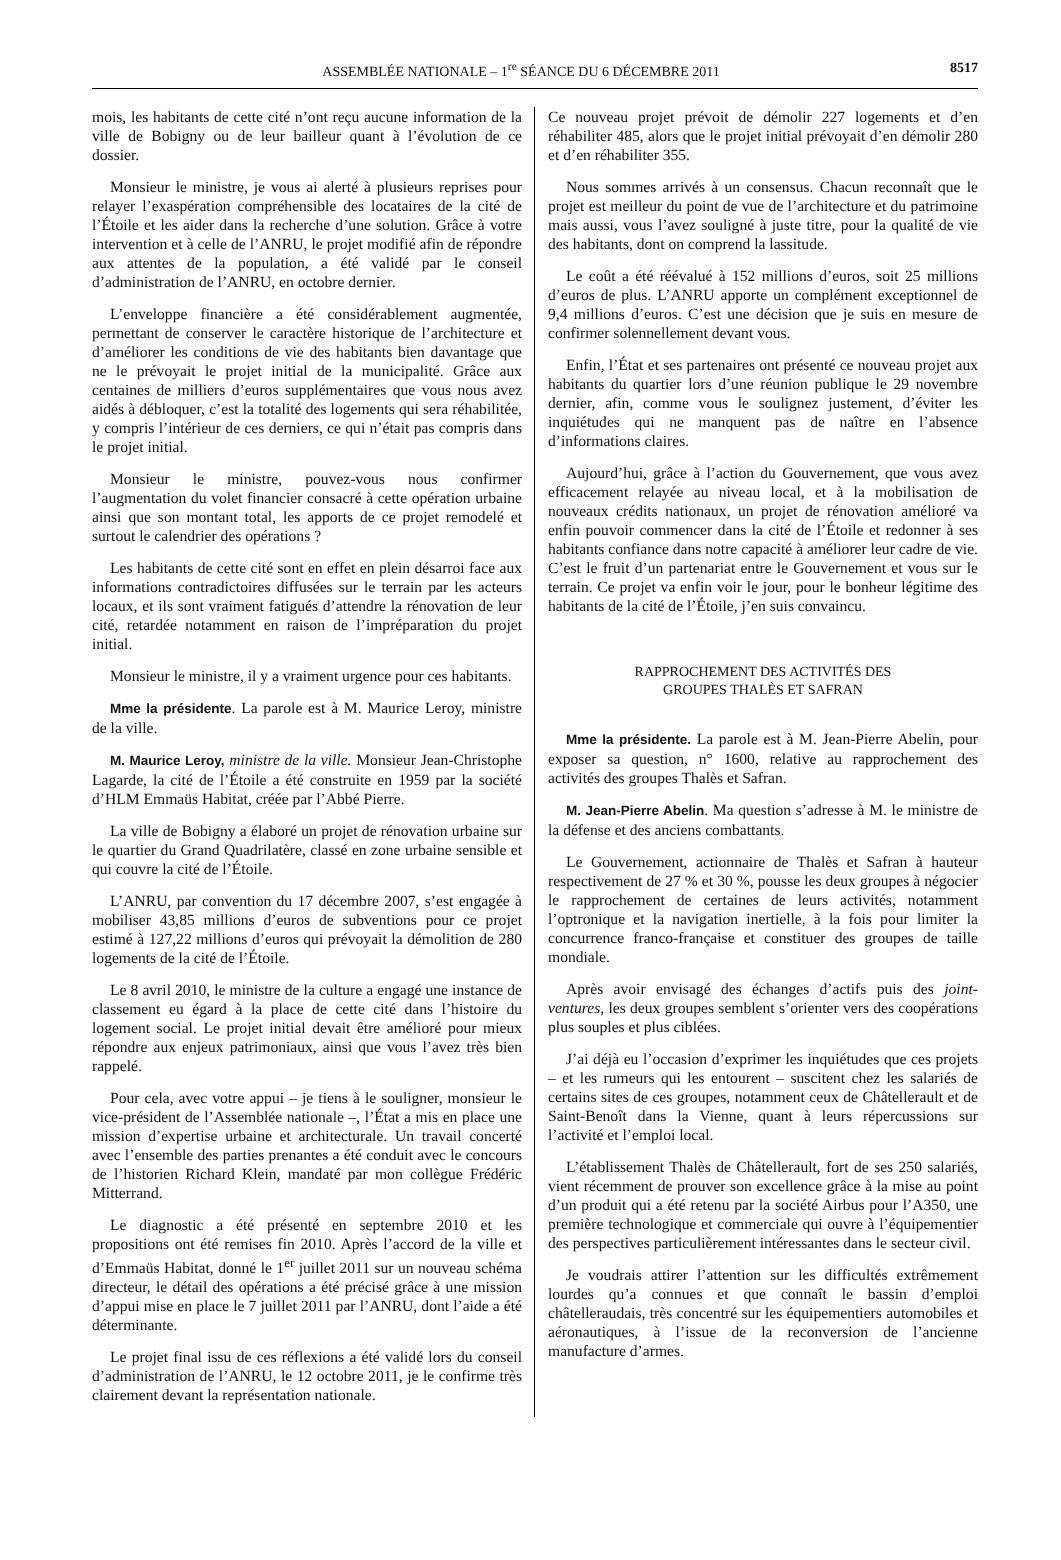ASSEMBLÉE NATIONALE – 1<sup>re</sup> SÉANCE DU 6 DÉCEMBRE 2011 8517
mois, les habitants de cette cité n’ont reçu aucune information de la ville de Bobigny ou de leur bailleur quant à l’évolution de ce dossier.
Monsieur le ministre, je vous ai alerté à plusieurs reprises pour relayer l’exaspération compréhensible des locataires de la cité de l’Étoile et les aider dans la recherche d’une solution. Grâce à votre intervention et à celle de l’ANRU, le projet modifié afin de répondre aux attentes de la population, a été validé par le conseil d’administration de l’ANRU, en octobre dernier.
L’enveloppe financière a été considérablement augmentée, permettant de conserver le caractère historique de l’architecture et d’améliorer les conditions de vie des habitants bien davantage que ne le prévoyait le projet initial de la municipalité. Grâce aux centaines de milliers d’euros supplémentaires que vous nous avez aidés à débloquer, c’est la totalité des logements qui sera réhabilitée, y compris l’intérieur de ces derniers, ce qui n’était pas compris dans le projet initial.
Monsieur le ministre, pouvez-vous nous confirmer l’augmentation du volet financier consacré à cette opération urbaine ainsi que son montant total, les apports de ce projet remodelé et surtout le calendrier des opérations ?
Les habitants de cette cité sont en effet en plein désarroi face aux informations contradictoires diffusées sur le terrain par les acteurs locaux, et ils sont vraiment fatigués d’attendre la rénovation de leur cité, retardée notamment en raison de l’impréparation du projet initial.
Monsieur le ministre, il y a vraiment urgence pour ces habitants.
Mme la présidente. La parole est à M. Maurice Leroy, ministre de la ville.
M. Maurice Leroy, ministre de la ville. Monsieur Jean-Christophe Lagarde, la cité de l’Étoile a été construite en 1959 par la société d’HLM Emmaüs Habitat, créée par l’Abbé Pierre.
La ville de Bobigny a élaboré un projet de rénovation urbaine sur le quartier du Grand Quadrilatère, classé en zone urbaine sensible et qui couvre la cité de l’Étoile.
L’ANRU, par convention du 17 décembre 2007, s’est engagée à mobiliser 43,85 millions d’euros de subventions pour ce projet estimé à 127,22 millions d’euros qui prévoyait la démolition de 280 logements de la cité de l’Étoile.
Le 8 avril 2010, le ministre de la culture a engagé une instance de classement eu égard à la place de cette cité dans l’histoire du logement social. Le projet initial devait être amélioré pour mieux répondre aux enjeux patrimoniaux, ainsi que vous l’avez très bien rappelé.
Pour cela, avec votre appui – je tiens à le souligner, monsieur le vice-président de l’Assemblée nationale –, l’État a mis en place une mission d’expertise urbaine et architecturale. Un travail concerté avec l’ensemble des parties prenantes a été conduit avec le concours de l’historien Richard Klein, mandaté par mon collègue Frédéric Mitterrand.
Le diagnostic a été présenté en septembre 2010 et les propositions ont été remises fin 2010. Après l’accord de la ville et d’Emmaüs Habitat, donné le 1<sup>er</sup> juillet 2011 sur un nouveau schéma directeur, le détail des opérations a été précisé grâce à une mission d’appui mise en place le 7 juillet 2011 par l’ANRU, dont l’aide a été déterminante.
Le projet final issu de ces réflexions a été validé lors du conseil d’administration de l’ANRU, le 12 octobre 2011, je le confirme très clairement devant la représentation nationale.
Ce nouveau projet prévoit de démolir 227 logements et d’en réhabiliter 485, alors que le projet initial prévoyait d’en démolir 280 et d’en réhabiliter 355.
Nous sommes arrivés à un consensus. Chacun reconnaît que le projet est meilleur du point de vue de l’architecture et du patrimoine mais aussi, vous l’avez souligné à juste titre, pour la qualité de vie des habitants, dont on comprend la lassitude.
Le coût a été réévalué à 152 millions d’euros, soit 25 millions d’euros de plus. L’ANRU apporte un complément exceptionnel de 9,4 millions d’euros. C’est une décision que je suis en mesure de confirmer solennellement devant vous.
Enfin, l’État et ses partenaires ont présenté ce nouveau projet aux habitants du quartier lors d’une réunion publique le 29 novembre dernier, afin, comme vous le soulignez justement, d’éviter les inquiétudes qui ne manquent pas de naître en l’absence d’informations claires.
Aujourd’hui, grâce à l’action du Gouvernement, que vous avez efficacement relayée au niveau local, et à la mobilisation de nouveaux crédits nationaux, un projet de rénovation amélioré va enfin pouvoir commencer dans la cité de l’Étoile et redonner à ses habitants confiance dans notre capacité à améliorer leur cadre de vie. C’est le fruit d’un partenariat entre le Gouvernement et vous sur le terrain. Ce projet va enfin voir le jour, pour le bonheur légitime des habitants de la cité de l’Étoile, j’en suis convaincu.
RAPPROCHEMENT DES ACTIVITÉS DES
GROUPES THALÈS ET SAFRAN
Mme la présidente. La parole est à M. Jean-Pierre Abelin, pour exposer sa question, n° 1600, relative au rapprochement des activités des groupes Thalès et Safran.
M. Jean-Pierre Abelin. Ma question s’adresse à M. le ministre de la défense et des anciens combattants.
Le Gouvernement, actionnaire de Thalès et Safran à hauteur respectivement de 27 % et 30 %, pousse les deux groupes à négocier le rapprochement de certaines de leurs activités, notamment l’optronique et la navigation inertielle, à la fois pour limiter la concurrence franco-française et constituer des groupes de taille mondiale.
Après avoir envisagé des échanges d’actifs puis des joint-ventures, les deux groupes semblent s’orienter vers des coopérations plus souples et plus ciblées.
J’ai déjà eu l’occasion d’exprimer les inquiétudes que ces projets – et les rumeurs qui les entourent – suscitent chez les salariés de certains sites de ces groupes, notamment ceux de Châtellerault et de Saint-Benoît dans la Vienne, quant à leurs répercussions sur l’activité et l’emploi local.
L’établissement Thalès de Châtellerault, fort de ses 250 salariés, vient récemment de prouver son excellence grâce à la mise au point d’un produit qui a été retenu par la société Airbus pour l’A350, une première technologique et commerciale qui ouvre à l’équipementier des perspectives particulièrement intéressantes dans le secteur civil.
Je voudrais attirer l’attention sur les difficultés extrêmement lourdes qu’a connues et que connaît le bassin d’emploi châtelleraudais, très concentré sur les équipementiers automobiles et aéronautiques, à l’issue de la reconversion de l’ancienne manufacture d’armes.